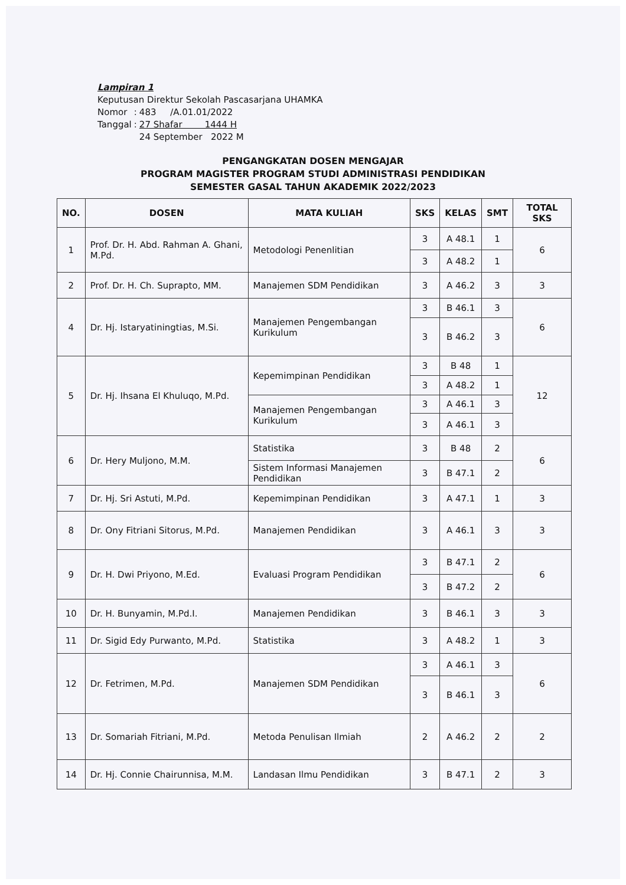Lampiran 1
Keputusan Direktur Sekolah Pascasarjana UHAMKA
| Nomor | : | 483 /A.01.01/2022 |
| Tanggal | : | 27 Shafar 1444 H |
| | | 24 September 2022 M |
PENGANGKATAN DOSEN MENGAJAR
PROGRAM MAGISTER PROGRAM STUDI ADMINISTRASI PENDIDIKAN
SEMESTER GASAL TAHUN AKADEMIK 2022/2023
| NO. | DOSEN | MATA KULIAH | SKS | KELAS | SMT | TOTAL SKS |
| --- | --- | --- | --- | --- | --- | --- |
| 1 | Prof. Dr. H. Abd. Rahman A. Ghani, M.Pd. | Metodologi Penenlitian | 3 | A 48.1 | 1 | 6 |
| | | | 3 | A 48.2 | 1 | |
| 2 | Prof. Dr. H. Ch. Suprapto, MM. | Manajemen SDM Pendidikan | 3 | A 46.2 | 3 | 3 |
| 4 | Dr. Hj. Istaryatiningtias, M.Si. | Manajemen Pengembangan Kurikulum | 3 | B 46.1 | 3 | 6 |
| | | | 3 | B 46.2 | 3 | |
| 5 | Dr. Hj. Ihsana El Khuluqo, M.Pd. | Kepemimpinan Pendidikan | 3 | B 48 | 1 | 12 |
| | | | 3 | A 48.2 | 1 | |
| | | Manajemen Pengembangan Kurikulum | 3 | A 46.1 | 3 | |
| | | | 3 | A 46.1 | 3 | |
| 6 | Dr. Hery Muljono, M.M. | Statistika | 3 | B 48 | 2 | 6 |
| | | Sistem Informasi Manajemen Pendidikan | 3 | B 47.1 | 2 | |
| 7 | Dr. Hj. Sri Astuti, M.Pd. | Kepemimpinan Pendidikan | 3 | A 47.1 | 1 | 3 |
| 8 | Dr. Ony Fitriani Sitorus, M.Pd. | Manajemen Pendidikan | 3 | A 46.1 | 3 | 3 |
| 9 | Dr. H. Dwi Priyono, M.Ed. | Evaluasi Program Pendidikan | 3 | B 47.1 | 2 | 6 |
| | | | 3 | B 47.2 | 2 | |
| 10 | Dr. H. Bunyamin, M.Pd.I. | Manajemen Pendidikan | 3 | B 46.1 | 3 | 3 |
| 11 | Dr. Sigid Edy Purwanto, M.Pd. | Statistika | 3 | A 48.2 | 1 | 3 |
| 12 | Dr. Fetrimen, M.Pd. | Manajemen SDM Pendidikan | 3 | A 46.1 | 3 | 6 |
| | | | 3 | B 46.1 | 3 | |
| 13 | Dr. Somariah Fitriani, M.Pd. | Metoda Penulisan Ilmiah | 2 | A 46.2 | 2 | 2 |
| 14 | Dr. Hj. Connie Chairunnisa, M.M. | Landasan Ilmu Pendidikan | 3 | B 47.1 | 2 | 3 |